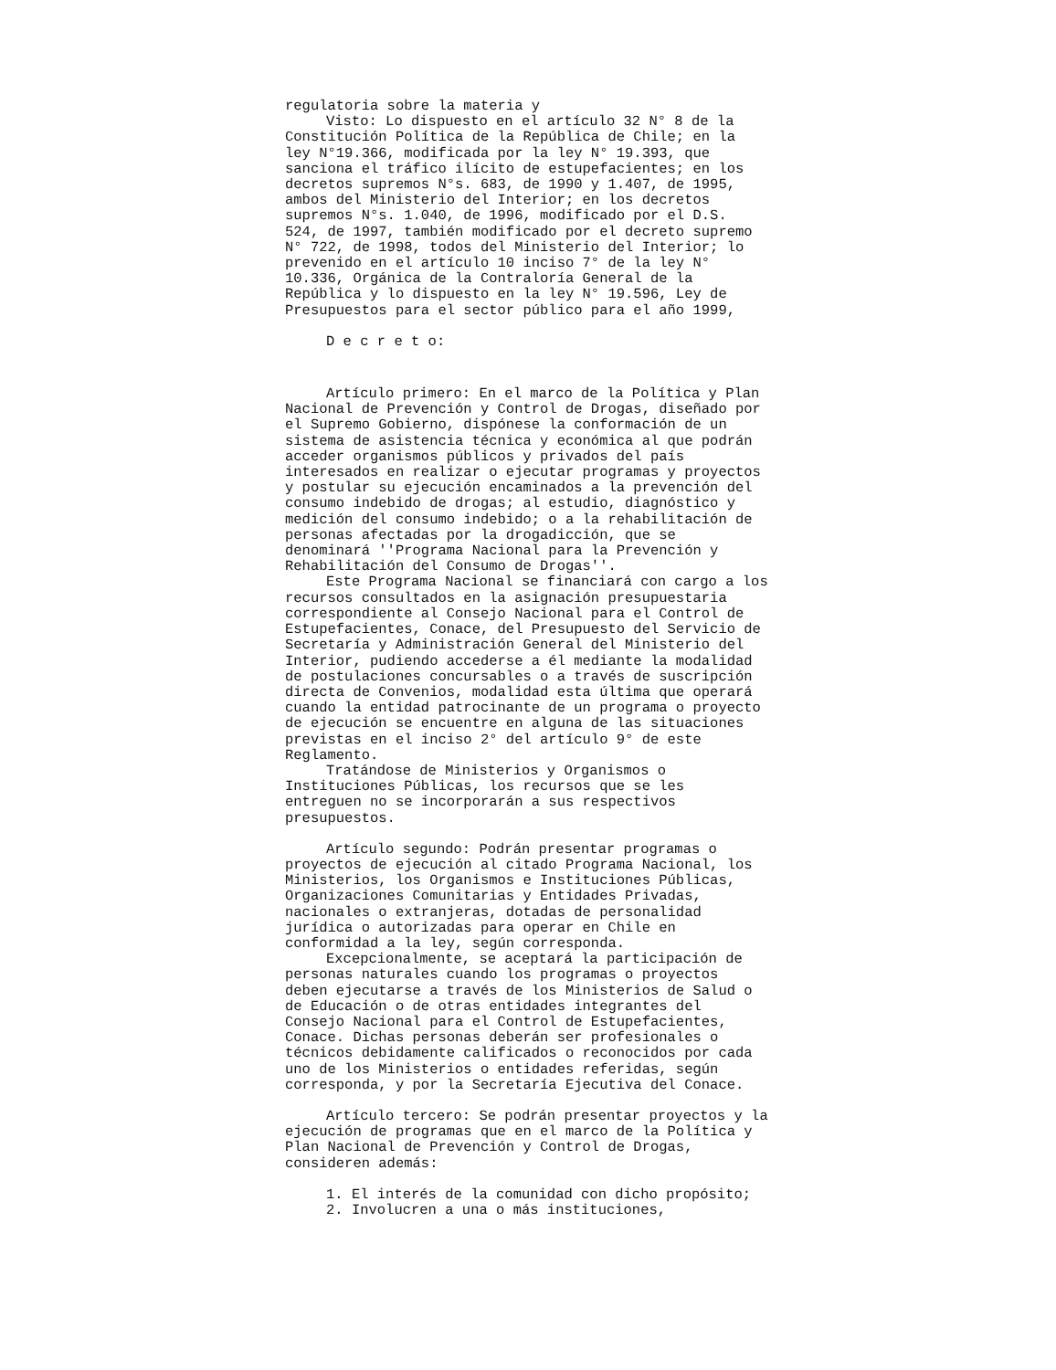regulatoria sobre la materia y
Visto: Lo dispuesto en el artículo 32 N° 8 de la Constitución Política de la República de Chile; en la ley N°19.366, modificada por la ley N° 19.393, que sanciona el tráfico ilícito de estupefacientes; en los decretos supremos N°s. 683, de 1990 y 1.407, de 1995, ambos del Ministerio del Interior; en los decretos supremos N°s. 1.040, de 1996, modificado por el D.S. 524, de 1997, también modificado por el decreto supremo N° 722, de 1998, todos del Ministerio del Interior; lo prevenido en el artículo 10 inciso 7° de la ley N° 10.336, Orgánica de la Contraloría General de la República y lo dispuesto en la ley N° 19.596, Ley de Presupuestos para el sector público para el año 1999,
D e c r e t o:
Artículo primero: En el marco de la Política y Plan Nacional de Prevención y Control de Drogas, diseñado por el Supremo Gobierno, dispónese la conformación de un sistema de asistencia técnica y económica al que podrán acceder organismos públicos y privados del país interesados en realizar o ejecutar programas y proyectos y postular su ejecución encaminados a la prevención del consumo indebido de drogas; al estudio, diagnóstico y medición del consumo indebido; o a la rehabilitación de personas afectadas por la drogadicción, que se denominará ''Programa Nacional para la Prevención y Rehabilitación del Consumo de Drogas''.
Este Programa Nacional se financiará con cargo a los recursos consultados en la asignación presupuestaria correspondiente al Consejo Nacional para el Control de Estupefacientes, Conace, del Presupuesto del Servicio de Secretaría y Administración General del Ministerio del Interior, pudiendo accederse a él mediante la modalidad de postulaciones concursables o a través de suscripción directa de Convenios, modalidad esta última que operará cuando la entidad patrocinante de un programa o proyecto de ejecución se encuentre en alguna de las situaciones previstas en el inciso 2° del artículo 9° de este Reglamento.
Tratándose de Ministerios y Organismos o Instituciones Públicas, los recursos que se les entreguen no se incorporarán a sus respectivos presupuestos.
Artículo segundo: Podrán presentar programas o proyectos de ejecución al citado Programa Nacional, los Ministerios, los Organismos e Instituciones Públicas, Organizaciones Comunitarias y Entidades Privadas, nacionales o extranjeras, dotadas de personalidad jurídica o autorizadas para operar en Chile en conformidad a la ley, según corresponda.
Excepcionalmente, se aceptará la participación de personas naturales cuando los programas o proyectos deben ejecutarse a través de los Ministerios de Salud o de Educación o de otras entidades integrantes del Consejo Nacional para el Control de Estupefacientes, Conace. Dichas personas deberán ser profesionales o técnicos debidamente calificados o reconocidos por cada uno de los Ministerios o entidades referidas, según corresponda, y por la Secretaría Ejecutiva del Conace.
Artículo tercero: Se podrán presentar proyectos y la ejecución de programas que en el marco de la Política y Plan Nacional de Prevención y Control de Drogas, consideren además:
1. El interés de la comunidad con dicho propósito;
2. Involucren a una o más instituciones,